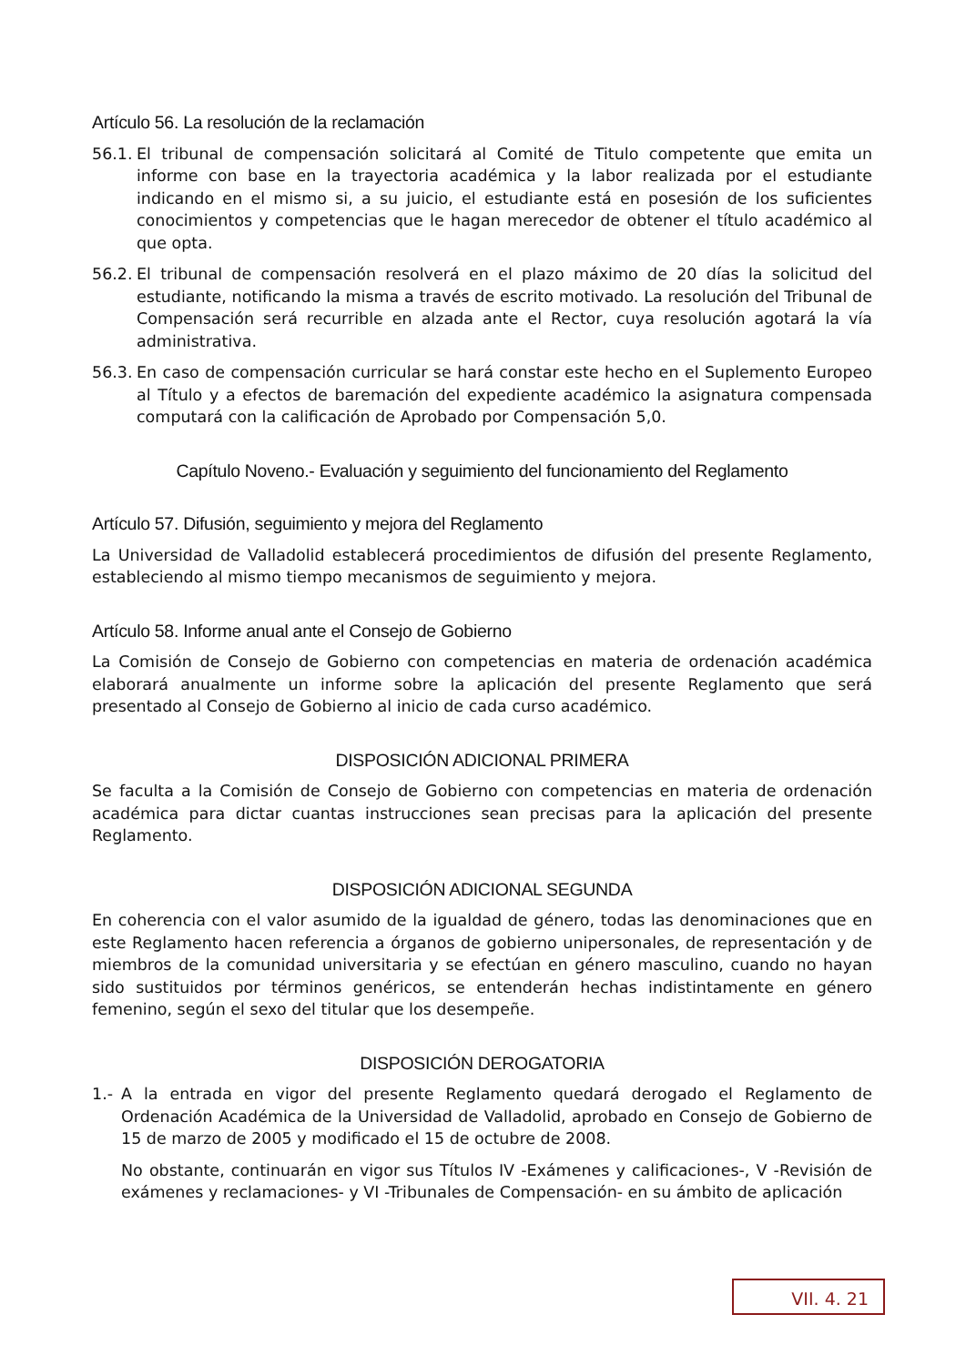Artículo 56. La resolución de la reclamación
56.1. El tribunal de compensación solicitará al Comité de Titulo competente que emita un informe con base en la trayectoria académica y la labor realizada por el estudiante indicando en el mismo si, a su juicio, el estudiante está en posesión de los suficientes conocimientos y competencias que le hagan merecedor de obtener el título académico al que opta.
56.2. El tribunal de compensación resolverá en el plazo máximo de 20 días la solicitud del estudiante, notificando la misma a través de escrito motivado. La resolución del Tribunal de Compensación será recurrible en alzada ante el Rector, cuya resolución agotará la vía administrativa.
56.3. En caso de compensación curricular se hará constar este hecho en el Suplemento Europeo al Título y a efectos de baremación del expediente académico la asignatura compensada computará con la calificación de Aprobado por Compensación 5,0.
Capítulo Noveno.- Evaluación y seguimiento del funcionamiento del Reglamento
Artículo 57. Difusión, seguimiento y mejora del Reglamento
La Universidad de Valladolid establecerá procedimientos de difusión del presente Reglamento, estableciendo al mismo tiempo mecanismos de seguimiento y mejora.
Artículo 58. Informe anual ante el Consejo de Gobierno
La Comisión de Consejo de Gobierno con competencias en materia de ordenación académica elaborará anualmente un informe sobre la aplicación del presente Reglamento que será presentado al Consejo de Gobierno al inicio de cada curso académico.
DISPOSICIÓN ADICIONAL PRIMERA
Se faculta a la Comisión de Consejo de Gobierno con competencias en materia de ordenación académica para dictar cuantas instrucciones sean precisas para la aplicación del presente Reglamento.
DISPOSICIÓN ADICIONAL SEGUNDA
En coherencia con el valor asumido de la igualdad de género, todas las denominaciones que en este Reglamento hacen referencia a órganos de gobierno unipersonales, de representación y de miembros de la comunidad universitaria y se efectúan en género masculino, cuando no hayan sido sustituidos por términos genéricos, se entenderán hechas indistintamente en género femenino, según el sexo del titular que los desempeñe.
DISPOSICIÓN DEROGATORIA
1.- A la entrada en vigor del presente Reglamento quedará derogado el Reglamento de Ordenación Académica de la Universidad de Valladolid, aprobado en Consejo de Gobierno de 15 de marzo de 2005 y modificado el 15 de octubre de 2008.
No obstante, continuarán en vigor sus Títulos IV -Exámenes y calificaciones-, V -Revisión de exámenes y reclamaciones- y VI -Tribunales de Compensación- en su ámbito de aplicación
VII. 4. 21